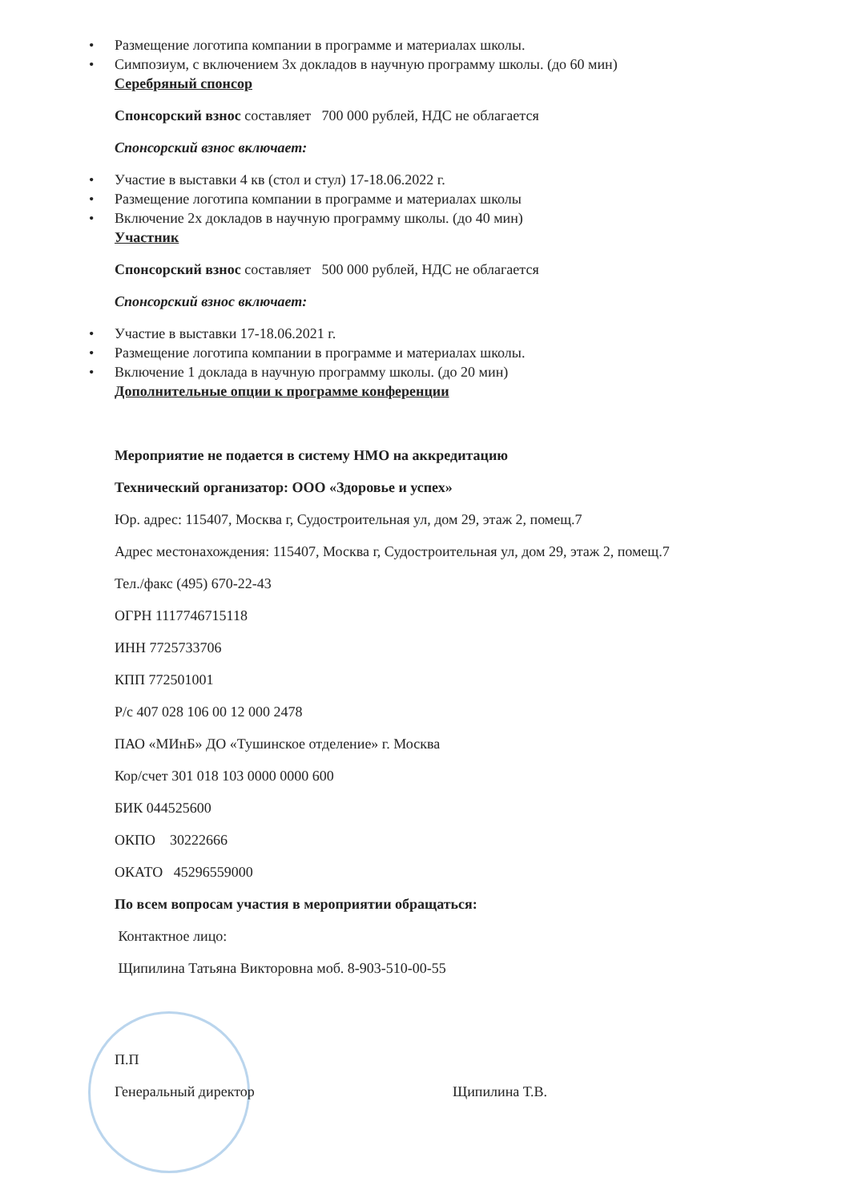• Размещение логотипа компании в программе и материалах школы.
• Симпозиум, с включением 3х докладов в научную программу школы. (до 60 мин)
Серебряный спонсор
Спонсорский взнос составляет 700 000 рублей, НДС не облагается
Спонсорский взнос включает:
• Участие в выставки 4 кв (стол и стул) 17-18.06.2022 г.
• Размещение логотипа компании в программе и материалах школы
• Включение 2х докладов в научную программу школы. (до 40 мин)
Участник
Спонсорский взнос составляет 500 000 рублей, НДС не облагается
Спонсорский взнос включает:
• Участие в выставки 17-18.06.2021 г.
• Размещение логотипа компании в программе и материалах школы.
• Включение 1 доклада в научную программу школы. (до 20 мин)
Дополнительные опции к программе конференции
Мероприятие не подается в систему НМО на аккредитацию
Технический организатор: ООО «Здоровье и успех»
Юр. адрес: 115407, Москва г, Судостроительная ул, дом 29, этаж 2, помещ.7
Адрес местонахождения: 115407, Москва г, Судостроительная ул, дом 29, этаж 2, помещ.7
Тел./факс (495) 670-22-43
ОГРН 1117746715118
ИНН 7725733706
КПП 772501001
Р/с 407 028 106 00 12 000 2478
ПАО «МИнБ» ДО «Тушинское отделение» г. Москва
Кор/счет 301 018 103 0000 0000 600
БИК 044525600
ОКПО 30222666
ОКАТО 45296559000
По всем вопросам участия в мероприятии обращаться:
Контактное лицо:
Щипилина Татьяна Викторовна моб. 8-903-510-00-55
П.П
Генеральный директор Щипилина Т.В.